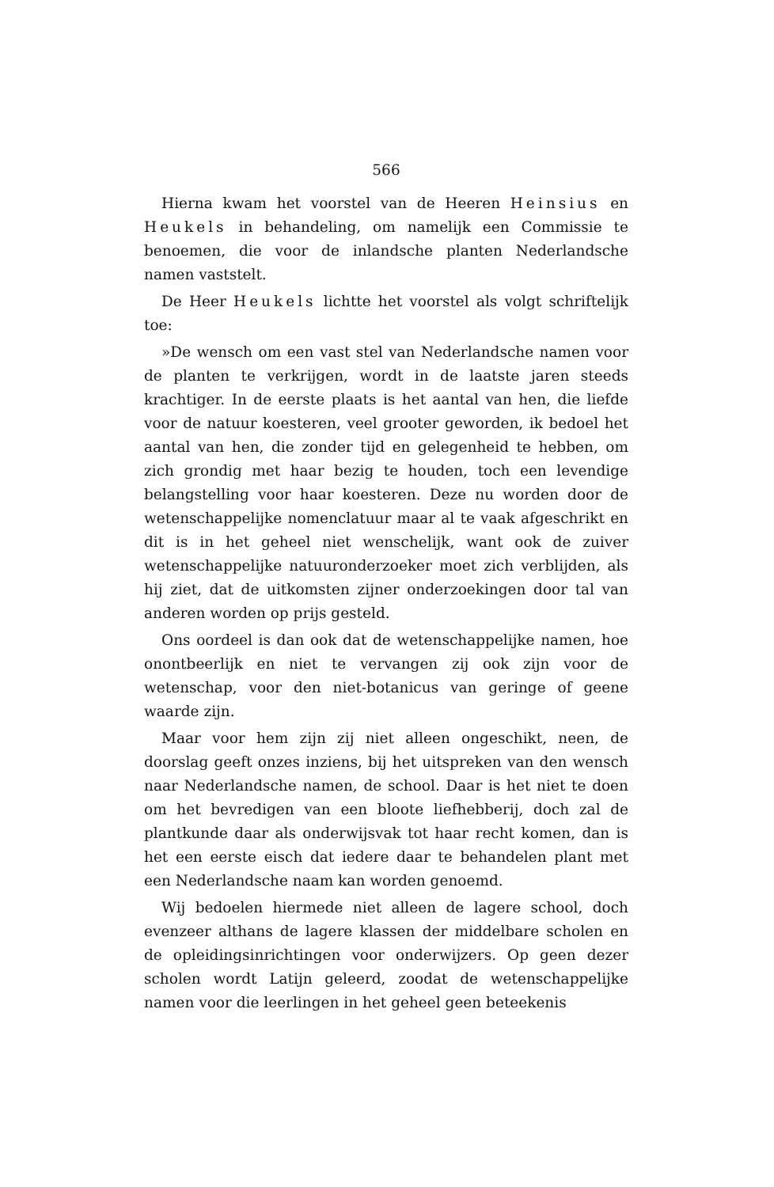566
Hierna kwam het voorstel van de Heeren Heinsius en Heukels in behandeling, om namelijk een Commissie te benoemen, die voor de inlandsche planten Nederlandsche namen vaststelt.
De Heer Heukels lichtte het voorstel als volgt schriftelijk toe:
»De wensch om een vast stel van Nederlandsche namen voor de planten te verkrijgen, wordt in de laatste jaren steeds krachtiger. In de eerste plaats is het aantal van hen, die liefde voor de natuur koesteren, veel grooter geworden, ik bedoel het aantal van hen, die zonder tijd en gelegenheid te hebben, om zich grondig met haar bezig te houden, toch een levendige belangstelling voor haar koesteren. Deze nu worden door de wetenschappelijke nomenclatuur maar al te vaak afgeschrikt en dit is in het geheel niet wenschelijk, want ook de zuiver wetenschappelijke natuuronderzoeker moet zich verblijden, als hij ziet, dat de uitkomsten zijner onderzoekingen door tal van anderen worden op prijs gesteld.
Ons oordeel is dan ook dat de wetenschappelijke namen, hoe onontbeerlijk en niet te vervangen zij ook zijn voor de wetenschap, voor den niet-botanicus van geringe of geene waarde zijn.
Maar voor hem zijn zij niet alleen ongeschikt, neen, de doorslag geeft onzes inziens, bij het uitspreken van den wensch naar Nederlandsche namen, de school. Daar is het niet te doen om het bevredigen van een bloote liefhebberij, doch zal de plantkunde daar als onderwijsvak tot haar recht komen, dan is het een eerste eisch dat iedere daar te behandelen plant met een Nederlandsche naam kan worden genoemd.
Wij bedoelen hiermede niet alleen de lagere school, doch evenzeer althans de lagere klassen der middelbare scholen en de opleidingsinrichtingen voor onderwijzers. Op geen dezer scholen wordt Latijn geleerd, zoodat de wetenschappelijke namen voor die leerlingen in het geheel geen beteekenis